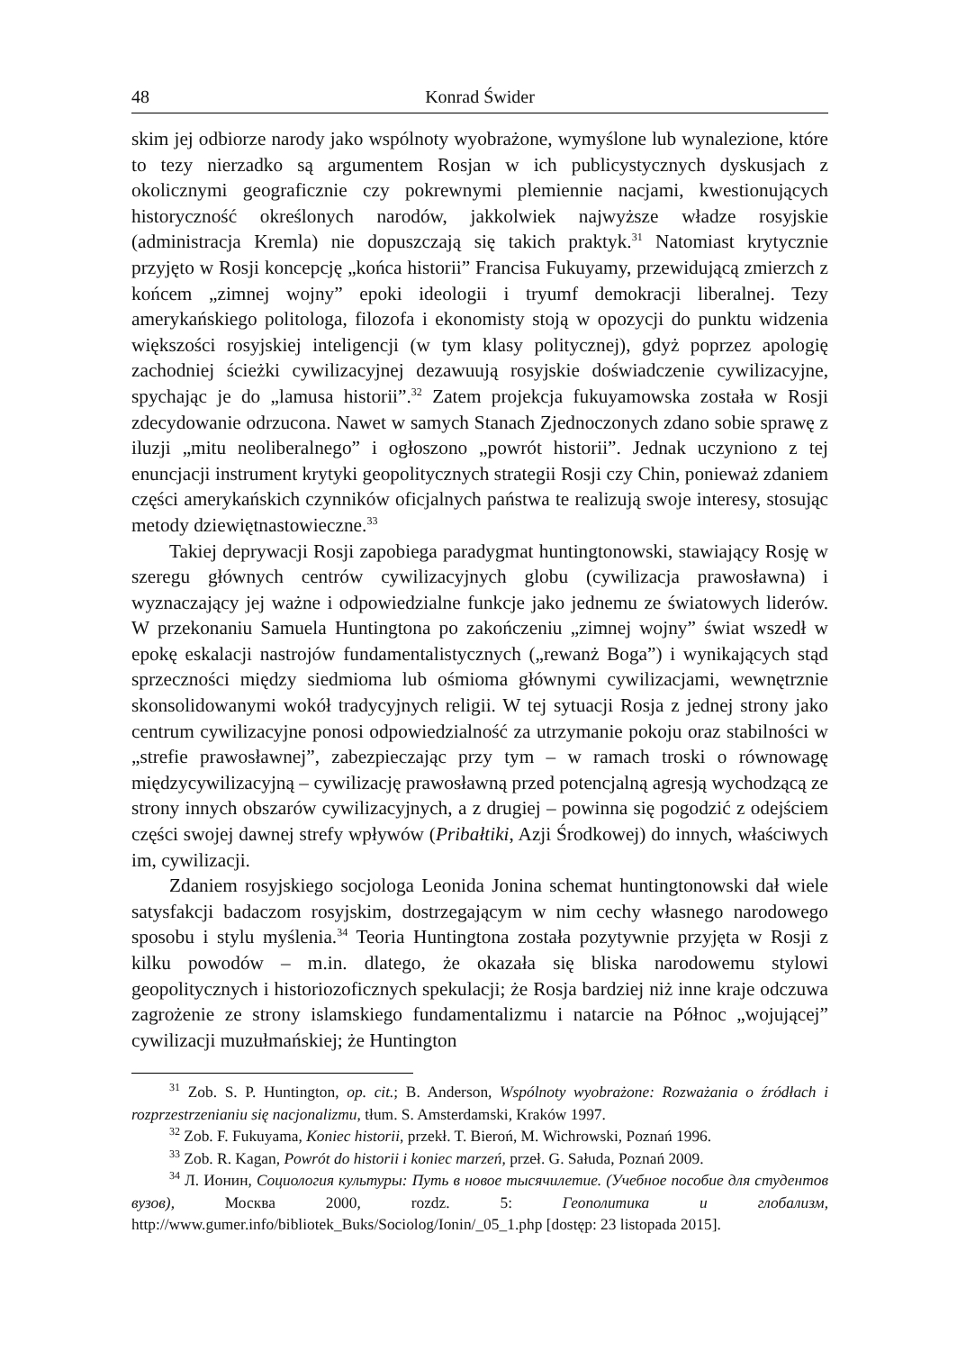48 Konrad Świder
skim jej odbiorze narody jako wspólnoty wyobrażone, wymyślone lub wynalezione, które to tezy nierzadko są argumentem Rosjan w ich publicystycznych dyskusjach z okolicznymi geograficznie czy pokrewnymi plemiennie nacjami, kwestionujących historyczność określonych narodów, jakkolwiek najwyższe władze rosyjskie (administracja Kremla) nie dopuszczają się takich praktyk.<sup>31</sup> Natomiast krytycznie przyjęto w Rosji koncepcję „końca historii” Francisa Fukuyamy, przewidującą zmierzch z końcem „zimnej wojny” epoki ideologii i tryumf demokracji liberalnej. Tezy amerykańskiego politologa, filozofa i ekonomisty stoją w opozycji do punktu widzenia większości rosyjskiej inteligencji (w tym klasy politycznej), gdyż poprzez apologię zachodniej ścieżki cywilizacyjnej dezawuują rosyjskie doświadczenie cywilizacyjne, spychając je do „lamusa historii”.<sup>32</sup> Zatem projekcja fukuyamowska została w Rosji zdecydowanie odrzucona. Nawet w samych Stanach Zjednoczonych zdano sobie sprawę z iluzji „mitu neoliberalnego” i ogłoszono „powrót historii”. Jednak uczyniono z tej enuncjacji instrument krytyki geopolitycznych strategii Rosji czy Chin, ponieważ zdaniem części amerykańskich czynników oficjalnych państwa te realizują swoje interesy, stosując metody dziewiętnastowieczne.<sup>33</sup>
Takiej deprywacji Rosji zapobiega paradygmat huntingtonowski, stawiający Rosję w szeregu głównych centrów cywilizacyjnych globu (cywilizacja prawosławna) i wyznaczający jej ważne i odpowiedzialne funkcje jako jednemu ze światowych liderów. W przekonaniu Samuela Huntingtona po zakończeniu „zimnej wojny” świat wszedł w epokę eskalacji nastrojów fundamentalistycznych („rewanż Boga”) i wynikających stąd sprzeczności między siedmioma lub ośmioma głównymi cywilizacjami, wewnętrznie skonsolidowanymi wokół tradycyjnych religii. W tej sytuacji Rosja z jednej strony jako centrum cywilizacyjne ponosi odpowiedzialność za utrzymanie pokoju oraz stabilności w „strefie prawosławnej”, zabezpieczając przy tym – w ramach troski o równowagę międzycywilizacyjną – cywilizację prawosławną przed potencjalną agresją wychodzącą ze strony innych obszarów cywilizacyjnych, a z drugiej – powinna się pogodzić z odejściem części swojej dawnej strefy wpływów (Pribałtiki, Azji Środkowej) do innych, właściwych im, cywilizacji.
Zdaniem rosyjskiego socjologa Leonida Jonina schemat huntingtonowski dał wiele satysfakcji badaczom rosyjskim, dostrzegającym w nim cechy własnego narodowego sposobu i stylu myślenia.<sup>34</sup> Teoria Huntingtona została pozytywnie przyjęta w Rosji z kilku powodów – m.in. dlatego, że okazała się bliska narodowemu stylowi geopolitycznych i historiozoficznych spekulacji; że Rosja bardziej niż inne kraje odczuwa zagrożenie ze strony islamskiego fundamentalizmu i natarcie na Północ „wojującej” cywilizacji muzułmańskiej; że Huntington
<sup>31</sup> Zob. S. P. Huntington, op. cit.; B. Anderson, Wspólnoty wyobrażone: Rozważania o źródłach i rozprzestrzenianiu się nacjonalizmu, tłum. S. Amsterdamski, Kraków 1997.
<sup>32</sup> Zob. F. Fukuyama, Koniec historii, przekł. T. Bieroń, M. Wichrowski, Poznań 1996.
<sup>33</sup> Zob. R. Kagan, Powrót do historii i koniec marzeń, przeł. G. Sałuda, Poznań 2009.
<sup>34</sup> Л. Ионин, Социология культуры: Путь в новое тысячилетие. (Учебное пособие для студентов вузов), Москва 2000, rozdz. 5: Геополитика и глобализм, http://www.gumer.info/bibliotek_Buks/Sociolog/Ionin/_05_1.php [dostęp: 23 listopada 2015].